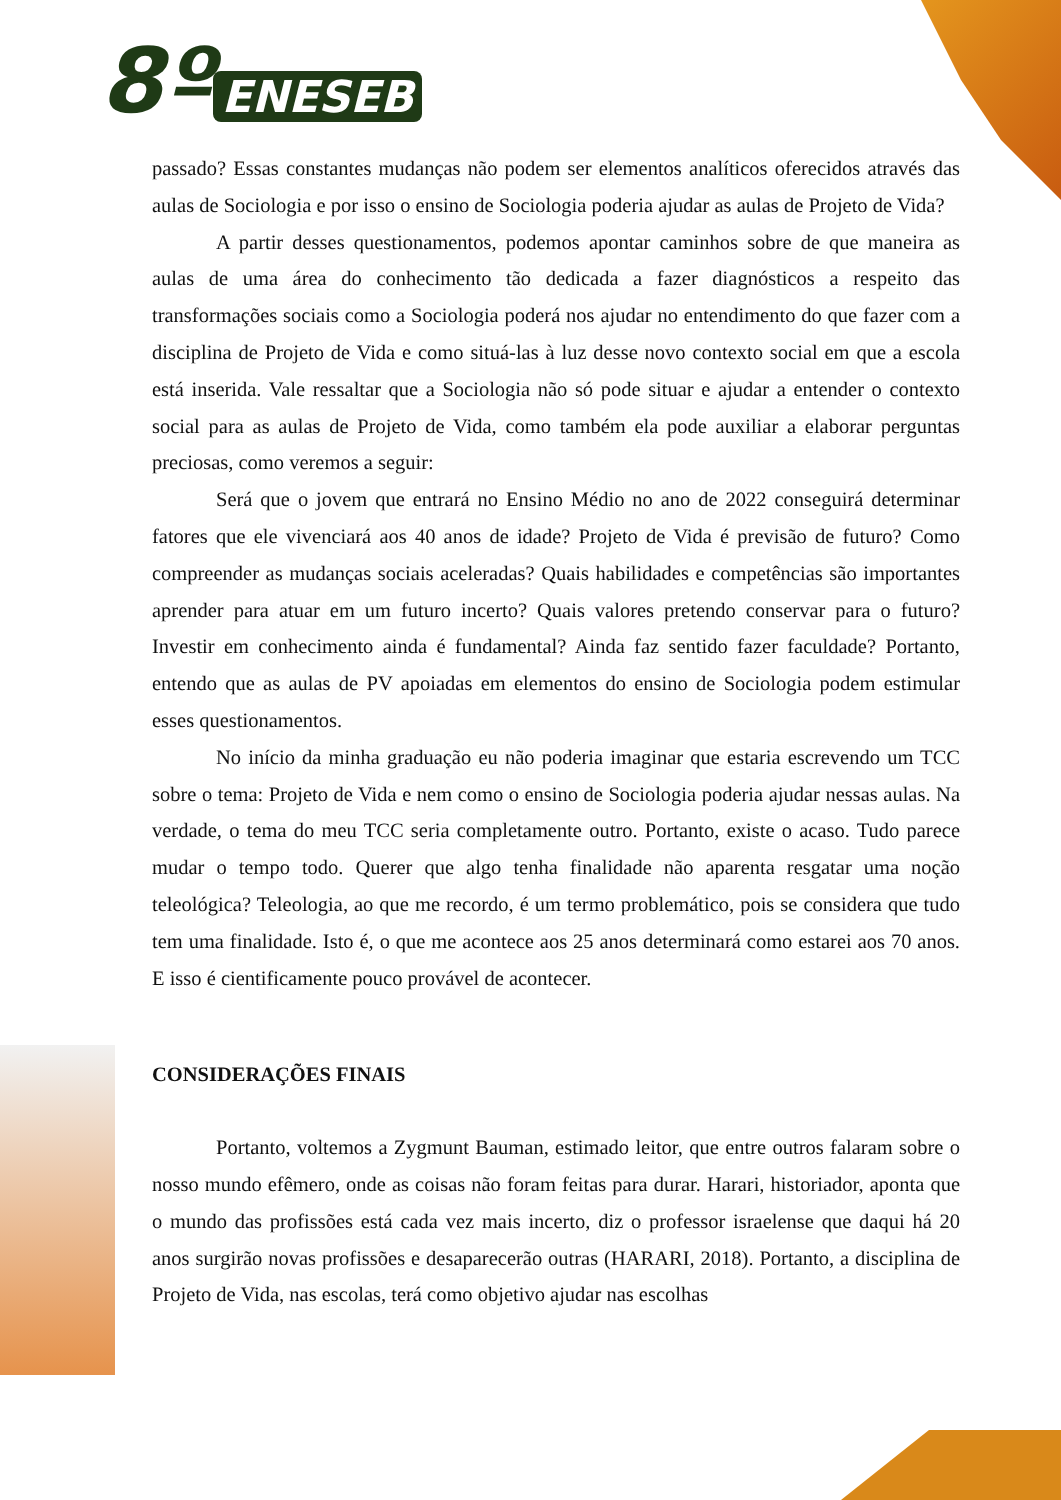8º ENESEB
passado? Essas constantes mudanças não podem ser elementos analíticos oferecidos através das aulas de Sociologia e por isso o ensino de Sociologia poderia ajudar as aulas de Projeto de Vida?
A partir desses questionamentos, podemos apontar caminhos sobre de que maneira as aulas de uma área do conhecimento tão dedicada a fazer diagnósticos a respeito das transformações sociais como a Sociologia poderá nos ajudar no entendimento do que fazer com a disciplina de Projeto de Vida e como situá-las à luz desse novo contexto social em que a escola está inserida. Vale ressaltar que a Sociologia não só pode situar e ajudar a entender o contexto social para as aulas de Projeto de Vida, como também ela pode auxiliar a elaborar perguntas preciosas, como veremos a seguir:
Será que o jovem que entrará no Ensino Médio no ano de 2022 conseguirá determinar fatores que ele vivenciará aos 40 anos de idade? Projeto de Vida é previsão de futuro? Como compreender as mudanças sociais aceleradas? Quais habilidades e competências são importantes aprender para atuar em um futuro incerto? Quais valores pretendo conservar para o futuro? Investir em conhecimento ainda é fundamental? Ainda faz sentido fazer faculdade? Portanto, entendo que as aulas de PV apoiadas em elementos do ensino de Sociologia podem estimular esses questionamentos.
No início da minha graduação eu não poderia imaginar que estaria escrevendo um TCC sobre o tema: Projeto de Vida e nem como o ensino de Sociologia poderia ajudar nessas aulas. Na verdade, o tema do meu TCC seria completamente outro. Portanto, existe o acaso. Tudo parece mudar o tempo todo. Querer que algo tenha finalidade não aparenta resgatar uma noção teleológica? Teleologia, ao que me recordo, é um termo problemático, pois se considera que tudo tem uma finalidade. Isto é, o que me acontece aos 25 anos determinará como estarei aos 70 anos. E isso é cientificamente pouco provável de acontecer.
CONSIDERAÇÕES FINAIS
Portanto, voltemos a Zygmunt Bauman, estimado leitor, que entre outros falaram sobre o nosso mundo efêmero, onde as coisas não foram feitas para durar. Harari, historiador, aponta que o mundo das profissões está cada vez mais incerto, diz o professor israelense que daqui há 20 anos surgirão novas profissões e desaparecerão outras (HARARI, 2018). Portanto, a disciplina de Projeto de Vida, nas escolas, terá como objetivo ajudar nas escolhas